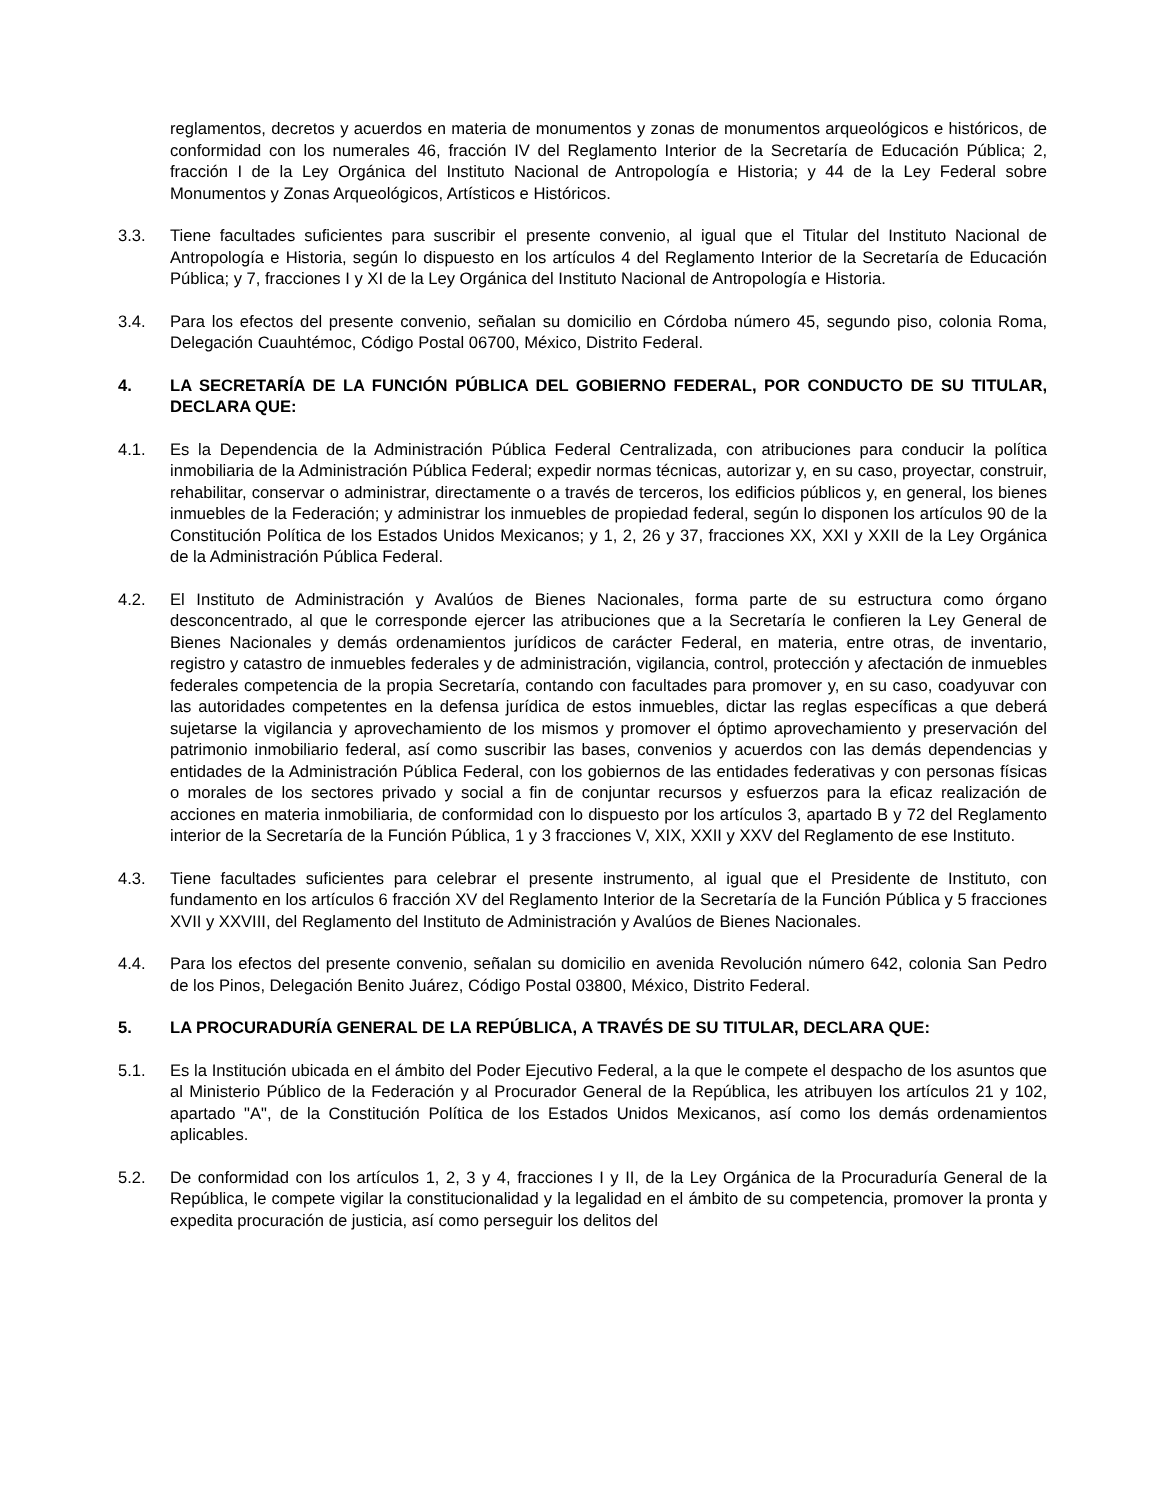reglamentos, decretos y acuerdos en materia de monumentos y zonas de monumentos arqueológicos e históricos, de conformidad con los numerales 46, fracción IV del Reglamento Interior de la Secretaría de Educación Pública; 2, fracción I de la Ley Orgánica del Instituto Nacional de Antropología e Historia; y 44 de la Ley Federal sobre Monumentos y Zonas Arqueológicos, Artísticos e Históricos.
3.3. Tiene facultades suficientes para suscribir el presente convenio, al igual que el Titular del Instituto Nacional de Antropología e Historia, según lo dispuesto en los artículos 4 del Reglamento Interior de la Secretaría de Educación Pública; y 7, fracciones I y XI de la Ley Orgánica del Instituto Nacional de Antropología e Historia.
3.4. Para los efectos del presente convenio, señalan su domicilio en Córdoba número 45, segundo piso, colonia Roma, Delegación Cuauhtémoc, Código Postal 06700, México, Distrito Federal.
4. LA SECRETARÍA DE LA FUNCIÓN PÚBLICA DEL GOBIERNO FEDERAL, POR CONDUCTO DE SU TITULAR, DECLARA QUE:
4.1. Es la Dependencia de la Administración Pública Federal Centralizada, con atribuciones para conducir la política inmobiliaria de la Administración Pública Federal; expedir normas técnicas, autorizar y, en su caso, proyectar, construir, rehabilitar, conservar o administrar, directamente o a través de terceros, los edificios públicos y, en general, los bienes inmuebles de la Federación; y administrar los inmuebles de propiedad federal, según lo disponen los artículos 90 de la Constitución Política de los Estados Unidos Mexicanos; y 1, 2, 26 y 37, fracciones XX, XXI y XXII de la Ley Orgánica de la Administración Pública Federal.
4.2. El Instituto de Administración y Avalúos de Bienes Nacionales, forma parte de su estructura como órgano desconcentrado, al que le corresponde ejercer las atribuciones que a la Secretaría le confieren la Ley General de Bienes Nacionales y demás ordenamientos jurídicos de carácter Federal, en materia, entre otras, de inventario, registro y catastro de inmuebles federales y de administración, vigilancia, control, protección y afectación de inmuebles federales competencia de la propia Secretaría, contando con facultades para promover y, en su caso, coadyuvar con las autoridades competentes en la defensa jurídica de estos inmuebles, dictar las reglas específicas a que deberá sujetarse la vigilancia y aprovechamiento de los mismos y promover el óptimo aprovechamiento y preservación del patrimonio inmobiliario federal, así como suscribir las bases, convenios y acuerdos con las demás dependencias y entidades de la Administración Pública Federal, con los gobiernos de las entidades federativas y con personas físicas o morales de los sectores privado y social a fin de conjuntar recursos y esfuerzos para la eficaz realización de acciones en materia inmobiliaria, de conformidad con lo dispuesto por los artículos 3, apartado B y 72 del Reglamento interior de la Secretaría de la Función Pública, 1 y 3 fracciones V, XIX, XXII y XXV del Reglamento de ese Instituto.
4.3. Tiene facultades suficientes para celebrar el presente instrumento, al igual que el Presidente de Instituto, con fundamento en los artículos 6 fracción XV del Reglamento Interior de la Secretaría de la Función Pública y 5 fracciones XVII y XXVIII, del Reglamento del Instituto de Administración y Avalúos de Bienes Nacionales.
4.4. Para los efectos del presente convenio, señalan su domicilio en avenida Revolución número 642, colonia San Pedro de los Pinos, Delegación Benito Juárez, Código Postal 03800, México, Distrito Federal.
5. LA PROCURADURÍA GENERAL DE LA REPÚBLICA, A TRAVÉS DE SU TITULAR, DECLARA QUE:
5.1. Es la Institución ubicada en el ámbito del Poder Ejecutivo Federal, a la que le compete el despacho de los asuntos que al Ministerio Público de la Federación y al Procurador General de la República, les atribuyen los artículos 21 y 102, apartado "A", de la Constitución Política de los Estados Unidos Mexicanos, así como los demás ordenamientos aplicables.
5.2. De conformidad con los artículos 1, 2, 3 y 4, fracciones I y II, de la Ley Orgánica de la Procuraduría General de la República, le compete vigilar la constitucionalidad y la legalidad en el ámbito de su competencia, promover la pronta y expedita procuración de justicia, así como perseguir los delitos del